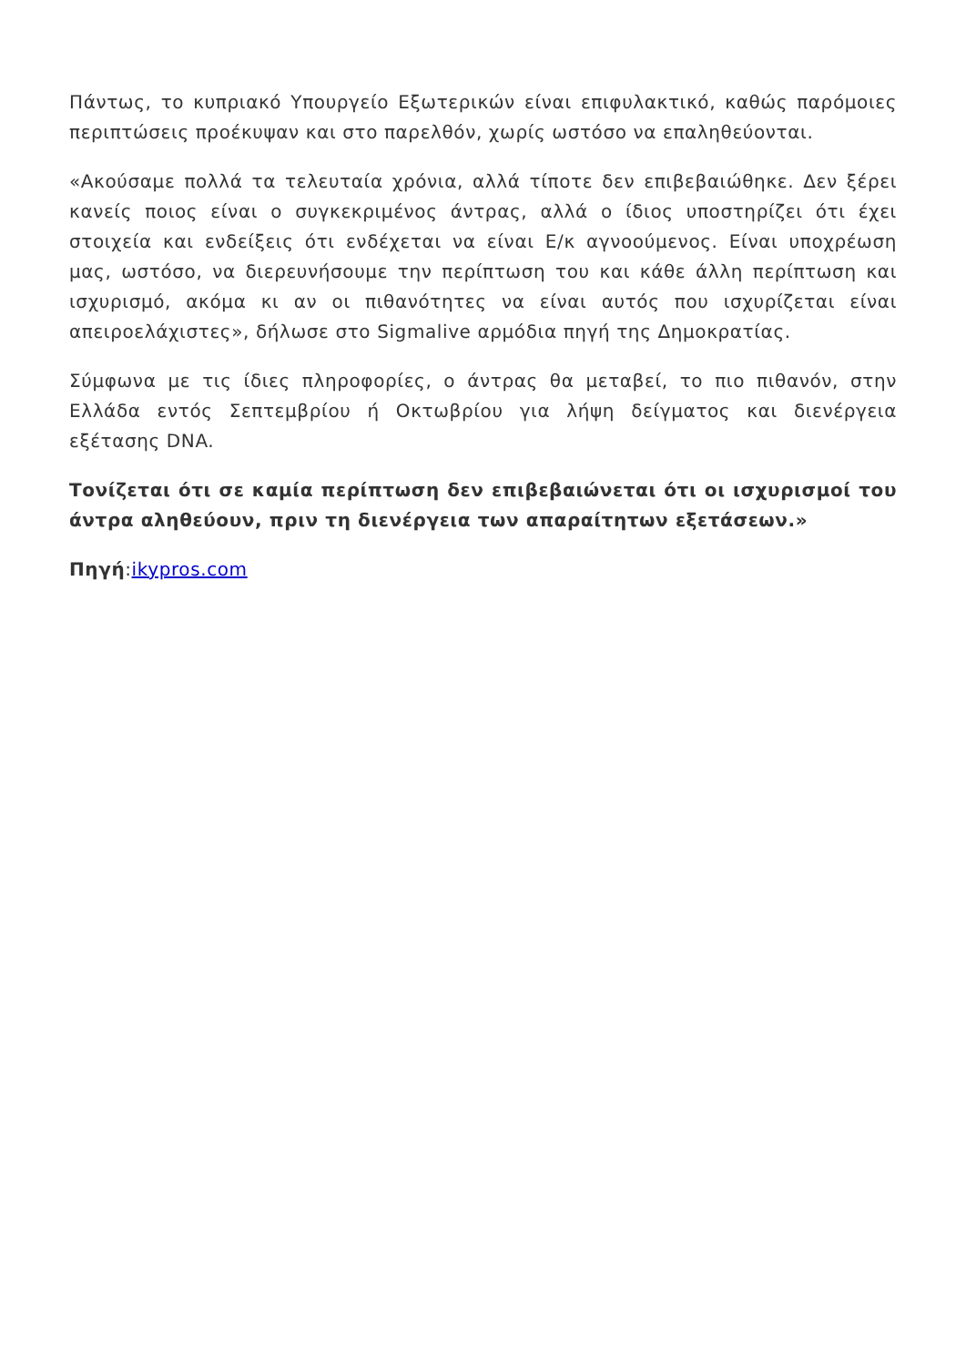Πάντως, το κυπριακό Υπουργείο Εξωτερικών είναι επιφυλακτικό, καθώς παρόμοιες περιπτώσεις προέκυψαν και στο παρελθόν, χωρίς ωστόσο να επαληθεύονται.
«Ακούσαμε πολλά τα τελευταία χρόνια, αλλά τίποτε δεν επιβεβαιώθηκε. Δεν ξέρει κανείς ποιος είναι ο συγκεκριμένος άντρας, αλλά ο ίδιος υποστηρίζει ότι έχει στοιχεία και ενδείξεις ότι ενδέχεται να είναι Ε/κ αγνοούμενος. Είναι υποχρέωση μας, ωστόσο, να διερευνήσουμε την περίπτωση του και κάθε άλλη περίπτωση και ισχυρισμό, ακόμα κι αν οι πιθανότητες να είναι αυτός που ισχυρίζεται είναι απειροελάχιστες», δήλωσε στο Sigmalive αρμόδια πηγή της Δημοκρατίας.
Σύμφωνα με τις ίδιες πληροφορίες, ο άντρας θα μεταβεί, το πιο πιθανόν, στην Ελλάδα εντός Σεπτεμβρίου ή Οκτωβρίου για λήψη δείγματος και διενέργεια εξέτασης DNA.
Τονίζεται ότι σε καμία περίπτωση δεν επιβεβαιώνεται ότι οι ισχυρισμοί του άντρα αληθεύουν, πριν τη διενέργεια των απαραίτητων εξετάσεων.»
Πηγή:ikypros.com